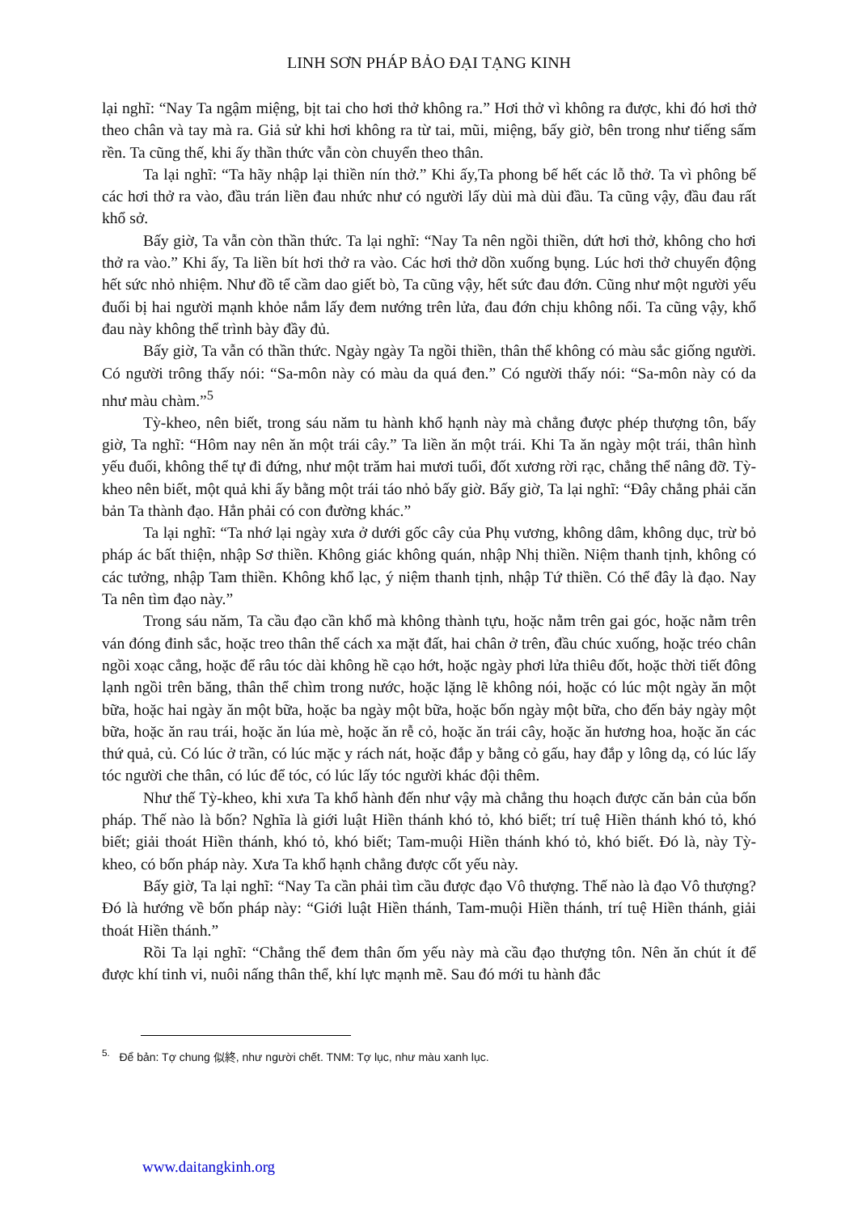LINH SƠN PHÁP BẢO ĐẠI TẠNG KINH
lại nghĩ: “Nay Ta ngậm miệng, bịt tai cho hơi thở không ra.” Hơi thở vì không ra được, khi đó hơi thở theo chân và tay mà ra. Giả sử khi hơi không ra từ tai, mũi, miệng, bấy giờ, bên trong như tiếng sấm rền. Ta cũng thế, khi ấy thần thức vẫn còn chuyển theo thân.
Ta lại nghĩ: “Ta hãy nhập lại thiền nín thở.” Khi ấy,Ta phong bế hết các lỗ thở. Ta vì phông bế các hơi thở ra vào, đầu trán liền đau nhức như có người lấy dùi mà dùi đầu. Ta cũng vậy, đầu đau rất khổ sở.
Bấy giờ, Ta vẫn còn thần thức. Ta lại nghĩ: “Nay Ta nên ngồi thiền, dứt hơi thở, không cho hơi thở ra vào.” Khi ấy, Ta liền bít hơi thở ra vào. Các hơi thở dồn xuống bụng. Lúc hơi thở chuyển động hết sức nhỏ nhiệm. Như đồ tể cầm dao giết bò, Ta cũng vậy, hết sức đau đớn. Cũng như một người yếu đuối bị hai người mạnh khỏe nắm lấy đem nướng trên lửa, đau đớn chịu không nổi. Ta cũng vậy, khổ đau này không thể trình bày đầy đủ.
Bấy giờ, Ta vẫn có thần thức. Ngày ngày Ta ngồi thiền, thân thể không có màu sắc giống người. Có người trông thấy nói: “Sa-môn này có màu da quá đen.” Có người thấy nói: “Sa-môn này có da như màu chàm.”<sup>5</sup>
Tỳ-kheo, nên biết, trong sáu năm tu hành khổ hạnh này mà chẳng được phép thượng tôn, bấy giờ, Ta nghĩ: “Hôm nay nên ăn một trái cây.” Ta liền ăn một trái. Khi Ta ăn ngày một trái, thân hình yếu đuối, không thể tự đi đứng, như một trăm hai mươi tuổi, đốt xương rời rạc, chẳng thể nâng đỡ. Tỳ-kheo nên biết, một quả khi ấy bằng một trái táo nhỏ bấy giờ. Bấy giờ, Ta lại nghĩ: “Đây chẳng phải căn bản Ta thành đạo. Hẳn phải có con đường khác.”
Ta lại nghĩ: “Ta nhớ lại ngày xưa ở dưới gốc cây của Phụ vương, không dâm, không dục, trừ bỏ pháp ác bất thiện, nhập Sơ thiền. Không giác không quán, nhập Nhị thiền. Niệm thanh tịnh, không có các tưởng, nhập Tam thiền. Không khổ lạc, ý niệm thanh tịnh, nhập Tứ thiền. Có thể đây là đạo. Nay Ta nên tìm đạo này.”
Trong sáu năm, Ta cầu đạo cần khổ mà không thành tựu, hoặc nằm trên gai góc, hoặc nằm trên ván đóng đinh sắc, hoặc treo thân thể cách xa mặt đất, hai chân ở trên, đầu chúc xuống, hoặc tréo chân ngồi xoạc cẳng, hoặc để râu tóc dài không hề cạo hớt, hoặc ngày phơi lửa thiêu đốt, hoặc thời tiết đông lạnh ngồi trên băng, thân thể chìm trong nước, hoặc lặng lẽ không nói, hoặc có lúc một ngày ăn một bữa, hoặc hai ngày ăn một bữa, hoặc ba ngày một bữa, hoặc bốn ngày một bữa, cho đến bảy ngày một bữa, hoặc ăn rau trái, hoặc ăn lúa mè, hoặc ăn rễ cỏ, hoặc ăn trái cây, hoặc ăn hương hoa, hoặc ăn các thứ quả, củ. Có lúc ở trần, có lúc mặc y rách nát, hoặc đắp y bằng cỏ gấu, hay đắp y lông dạ, có lúc lấy tóc người che thân, có lúc để tóc, có lúc lấy tóc người khác đội thêm.
Như thế Tỳ-kheo, khi xưa Ta khổ hành đến như vậy mà chẳng thu hoạch được căn bản của bốn pháp. Thế nào là bốn? Nghĩa là giới luật Hiền thánh khó tỏ, khó biết; trí tuệ Hiền thánh khó tỏ, khó biết; giải thoát Hiền thánh, khó tỏ, khó biết; Tam-muội Hiền thánh khó tỏ, khó biết. Đó là, này Tỳ-kheo, có bốn pháp này. Xưa Ta khổ hạnh chẳng được cốt yếu này.
Bấy giờ, Ta lại nghĩ: “Nay Ta cần phải tìm cầu được đạo Vô thượng. Thế nào là đạo Vô thượng? Đó là hướng về bốn pháp này: “Giới luật Hiền thánh, Tam-muội Hiền thánh, trí tuệ Hiền thánh, giải thoát Hiền thánh.”
Rồi Ta lại nghĩ: “Chẳng thể đem thân ốm yếu này mà cầu đạo thượng tôn. Nên ăn chút ít để được khí tinh vi, nuôi nấng thân thể, khí lực mạnh mẽ. Sau đó mới tu hành đắc
<sup>5.</sup> Để bản: Tợ chung 似終, như người chết. TNM: Tợ lục, như màu xanh lục.
www.daitangkinh.org